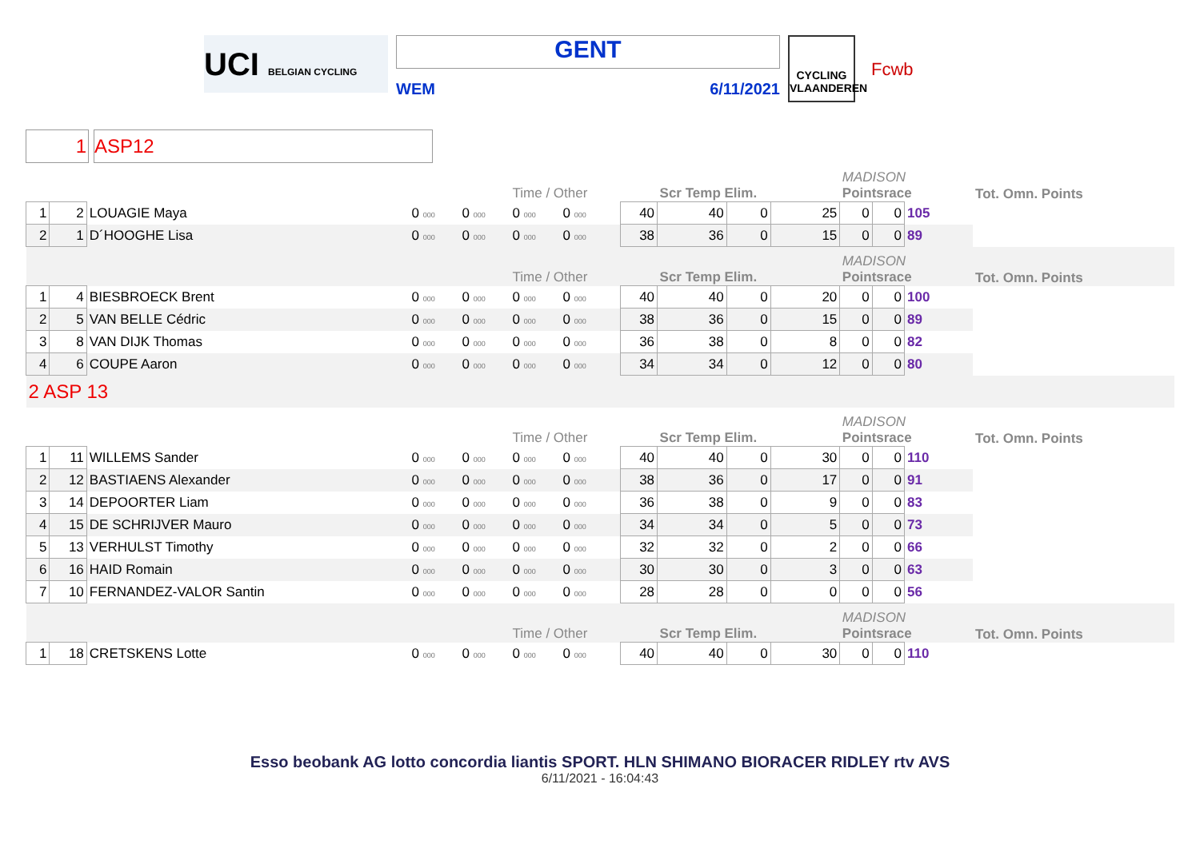UCI BELGIAN CYCLING
GENT
WEM 6/11/2021
CYCLING VLAANDEREN
Fcwb
1 ASP12
| | | | | | Time / Other | | | | Scr Temp Elim. | | | MADISON Pointsrace | | | Tot. Omn. Points |
| 1 | 2 | LOUAGIE Maya | 0 000 | 0 000 | 0 000 | 0 000 | | 40 | 40 | 0 | 25 | 0 | 0 | 105 | |
| 2 | 1 | D´HOOGHE Lisa | 0 000 | 0 000 | 0 000 | 0 000 | | 38 | 36 | 0 | 15 | 0 | 0 | 89 | |
| | | | | | Time / Other | | | | Scr Temp Elim. | | | MADISON Pointsrace | | | Tot. Omn. Points |
| 1 | 4 | BIESBROECK Brent | 0 000 | 0 000 | 0 000 | 0 000 | | 40 | 40 | 0 | 20 | 0 | 0 | 100 | |
| 2 | 5 | VAN BELLE Cédric | 0 000 | 0 000 | 0 000 | 0 000 | | 38 | 36 | 0 | 15 | 0 | 0 | 89 | |
| 3 | 8 | VAN DIJK Thomas | 0 000 | 0 000 | 0 000 | 0 000 | | 36 | 38 | 0 | 8 | 0 | 0 | 82 | |
| 4 | 6 | COUPE Aaron | 0 000 | 0 000 | 0 000 | 0 000 | | 34 | 34 | 0 | 12 | 0 | 0 | 80 | |
| 2 ASP 13 | | | | | | | | | | | | | | | |
| | | | | | Time / Other | | | | Scr Temp Elim. | | | MADISON Pointsrace | | | Tot. Omn. Points |
| 1 | 11 | WILLEMS Sander | 0 000 | 0 000 | 0 000 | 0 000 | | 40 | 40 | 0 | 30 | 0 | 0 | 110 | |
| 2 | 12 | BASTIAENS Alexander | 0 000 | 0 000 | 0 000 | 0 000 | | 38 | 36 | 0 | 17 | 0 | 0 | 91 | |
| 3 | 14 | DEPOORTER Liam | 0 000 | 0 000 | 0 000 | 0 000 | | 36 | 38 | 0 | 9 | 0 | 0 | 83 | |
| 4 | 15 | DE SCHRIJVER Mauro | 0 000 | 0 000 | 0 000 | 0 000 | | 34 | 34 | 0 | 5 | 0 | 0 | 73 | |
| 5 | 13 | VERHULST Timothy | 0 000 | 0 000 | 0 000 | 0 000 | | 32 | 32 | 0 | 2 | 0 | 0 | 66 | |
| 6 | 16 | HAID Romain | 0 000 | 0 000 | 0 000 | 0 000 | | 30 | 30 | 0 | 3 | 0 | 0 | 63 | |
| 7 | 10 | FERNANDEZ-VALOR Santin | 0 000 | 0 000 | 0 000 | 0 000 | | 28 | 28 | 0 | 0 | 0 | 0 | 56 | |
| | | | | | Time / Other | | | | Scr Temp Elim. | | | MADISON Pointsrace | | | Tot. Omn. Points |
| 1 | 18 | CRETSKENS Lotte | 0 000 | 0 000 | 0 000 | 0 000 | | 40 | 40 | 0 | 30 | 0 | 0 | 110 | |
Esso beobank AG lotto concordia liantis SPORT. HLN SHIMANO BIORACER RIDLEY rtv AVS
6/11/2021 - 16:04:43